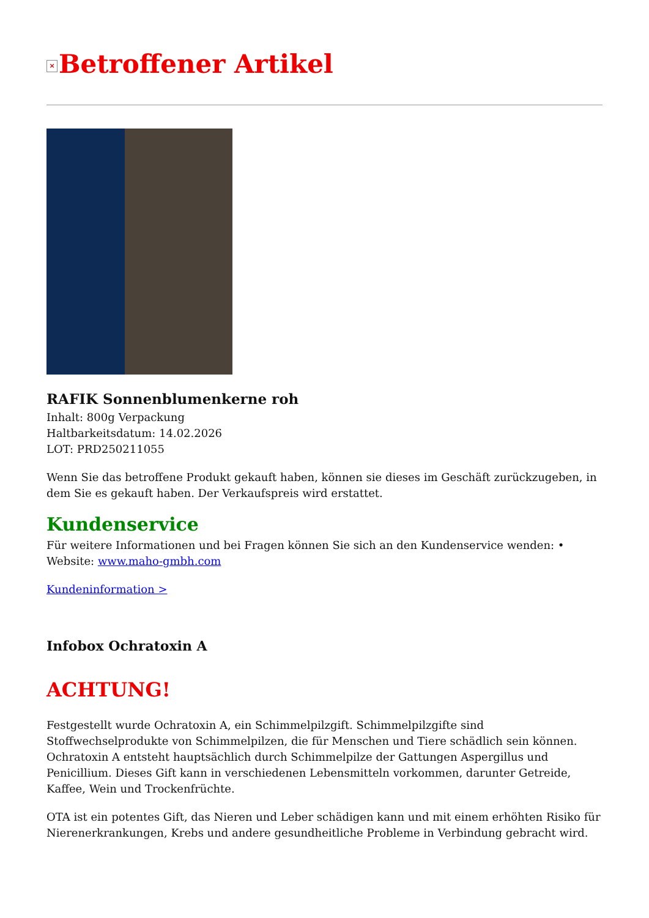× Betroffener Artikel
RAFIK Sonnenblumenkerne roh
Inhalt: 800g Verpackung
Haltbarkeitsdatum: 14.02.2026
LOT: PRD250211055
Wenn Sie das betroffene Produkt gekauft haben, können sie dieses im Geschäft zurückzugeben, in dem Sie es gekauft haben. Der Verkaufspreis wird erstattet.
Kundenservice
Für weitere Informationen und bei Fragen können Sie sich an den Kundenservice wenden: • Website: www.maho-gmbh.com
Kundeninformation >
Infobox Ochratoxin A
ACHTUNG!
Festgestellt wurde Ochratoxin A, ein Schimmelpilzgift. Schimmelpilzgifte sind Stoffwechselprodukte von Schimmelpilzen, die für Menschen und Tiere schädlich sein können. Ochratoxin A entsteht hauptsächlich durch Schimmelpilze der Gattungen Aspergillus und Penicillium. Dieses Gift kann in verschiedenen Lebensmitteln vorkommen, darunter Getreide, Kaffee, Wein und Trockenfrüchte.
OTA ist ein potentes Gift, das Nieren und Leber schädigen kann und mit einem erhöhten Risiko für Nierenerkrankungen, Krebs und andere gesundheitliche Probleme in Verbindung gebracht wird.